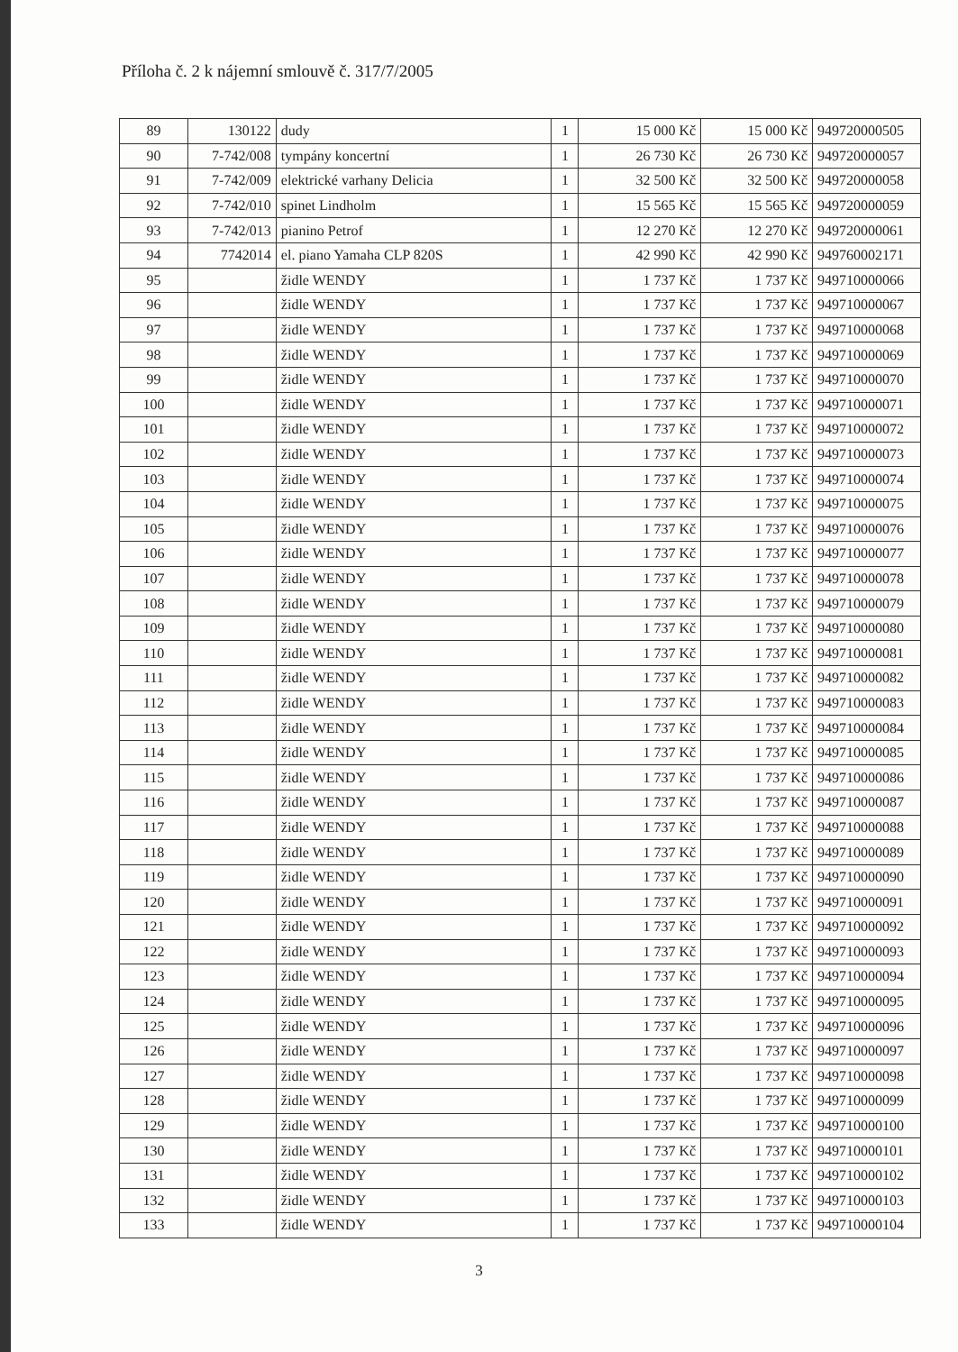Příloha č. 2 k nájemní smlouvě č. 317/7/2005
| 89 | 130122 | dudy | 1 | 15 000 Kč | 15 000 Kč | 949720000505 |
| 90 | 7-742/008 | tympány koncertní | 1 | 26 730 Kč | 26 730 Kč | 949720000057 |
| 91 | 7-742/009 | elektrické varhany Delicia | 1 | 32 500 Kč | 32 500 Kč | 949720000058 |
| 92 | 7-742/010 | spinet Lindholm | 1 | 15 565 Kč | 15 565 Kč | 949720000059 |
| 93 | 7-742/013 | pianino Petrof | 1 | 12 270 Kč | 12 270 Kč | 949720000061 |
| 94 | 7742014 | el. piano Yamaha CLP 820S | 1 | 42 990 Kč | 42 990 Kč | 949760002171 |
| 95 | | židle WENDY | 1 | 1 737 Kč | 1 737 Kč | 949710000066 |
| 96 | | židle WENDY | 1 | 1 737 Kč | 1 737 Kč | 949710000067 |
| 97 | | židle WENDY | 1 | 1 737 Kč | 1 737 Kč | 949710000068 |
| 98 | | židle WENDY | 1 | 1 737 Kč | 1 737 Kč | 949710000069 |
| 99 | | židle WENDY | 1 | 1 737 Kč | 1 737 Kč | 949710000070 |
| 100 | | židle WENDY | 1 | 1 737 Kč | 1 737 Kč | 949710000071 |
| 101 | | židle WENDY | 1 | 1 737 Kč | 1 737 Kč | 949710000072 |
| 102 | | židle WENDY | 1 | 1 737 Kč | 1 737 Kč | 949710000073 |
| 103 | | židle WENDY | 1 | 1 737 Kč | 1 737 Kč | 949710000074 |
| 104 | | židle WENDY | 1 | 1 737 Kč | 1 737 Kč | 949710000075 |
| 105 | | židle WENDY | 1 | 1 737 Kč | 1 737 Kč | 949710000076 |
| 106 | | židle WENDY | 1 | 1 737 Kč | 1 737 Kč | 949710000077 |
| 107 | | židle WENDY | 1 | 1 737 Kč | 1 737 Kč | 949710000078 |
| 108 | | židle WENDY | 1 | 1 737 Kč | 1 737 Kč | 949710000079 |
| 109 | | židle WENDY | 1 | 1 737 Kč | 1 737 Kč | 949710000080 |
| 110 | | židle WENDY | 1 | 1 737 Kč | 1 737 Kč | 949710000081 |
| 111 | | židle WENDY | 1 | 1 737 Kč | 1 737 Kč | 949710000082 |
| 112 | | židle WENDY | 1 | 1 737 Kč | 1 737 Kč | 949710000083 |
| 113 | | židle WENDY | 1 | 1 737 Kč | 1 737 Kč | 949710000084 |
| 114 | | židle WENDY | 1 | 1 737 Kč | 1 737 Kč | 949710000085 |
| 115 | | židle WENDY | 1 | 1 737 Kč | 1 737 Kč | 949710000086 |
| 116 | | židle WENDY | 1 | 1 737 Kč | 1 737 Kč | 949710000087 |
| 117 | | židle WENDY | 1 | 1 737 Kč | 1 737 Kč | 949710000088 |
| 118 | | židle WENDY | 1 | 1 737 Kč | 1 737 Kč | 949710000089 |
| 119 | | židle WENDY | 1 | 1 737 Kč | 1 737 Kč | 949710000090 |
| 120 | | židle WENDY | 1 | 1 737 Kč | 1 737 Kč | 949710000091 |
| 121 | | židle WENDY | 1 | 1 737 Kč | 1 737 Kč | 949710000092 |
| 122 | | židle WENDY | 1 | 1 737 Kč | 1 737 Kč | 949710000093 |
| 123 | | židle WENDY | 1 | 1 737 Kč | 1 737 Kč | 949710000094 |
| 124 | | židle WENDY | 1 | 1 737 Kč | 1 737 Kč | 949710000095 |
| 125 | | židle WENDY | 1 | 1 737 Kč | 1 737 Kč | 949710000096 |
| 126 | | židle WENDY | 1 | 1 737 Kč | 1 737 Kč | 949710000097 |
| 127 | | židle WENDY | 1 | 1 737 Kč | 1 737 Kč | 949710000098 |
| 128 | | židle WENDY | 1 | 1 737 Kč | 1 737 Kč | 949710000099 |
| 129 | | židle WENDY | 1 | 1 737 Kč | 1 737 Kč | 949710000100 |
| 130 | | židle WENDY | 1 | 1 737 Kč | 1 737 Kč | 949710000101 |
| 131 | | židle WENDY | 1 | 1 737 Kč | 1 737 Kč | 949710000102 |
| 132 | | židle WENDY | 1 | 1 737 Kč | 1 737 Kč | 949710000103 |
| 133 | | židle WENDY | 1 | 1 737 Kč | 1 737 Kč | 949710000104 |
3